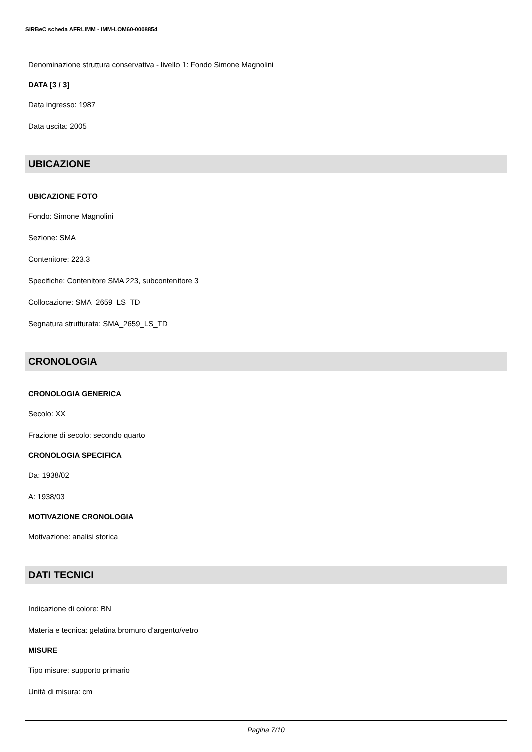SIRBeC scheda AFRLIMM - IMM-LOM60-0008854
Denominazione struttura conservativa - livello 1: Fondo Simone Magnolini
DATA [3 / 3]
Data ingresso: 1987
Data uscita: 2005
UBICAZIONE
UBICAZIONE FOTO
Fondo: Simone Magnolini
Sezione: SMA
Contenitore: 223.3
Specifiche: Contenitore SMA 223, subcontenitore 3
Collocazione: SMA_2659_LS_TD
Segnatura strutturata: SMA_2659_LS_TD
CRONOLOGIA
CRONOLOGIA GENERICA
Secolo: XX
Frazione di secolo: secondo quarto
CRONOLOGIA SPECIFICA
Da: 1938/02
A: 1938/03
MOTIVAZIONE CRONOLOGIA
Motivazione: analisi storica
DATI TECNICI
Indicazione di colore: BN
Materia e tecnica: gelatina bromuro d'argento/vetro
MISURE
Tipo misure: supporto primario
Unità di misura: cm
Pagina 7/10